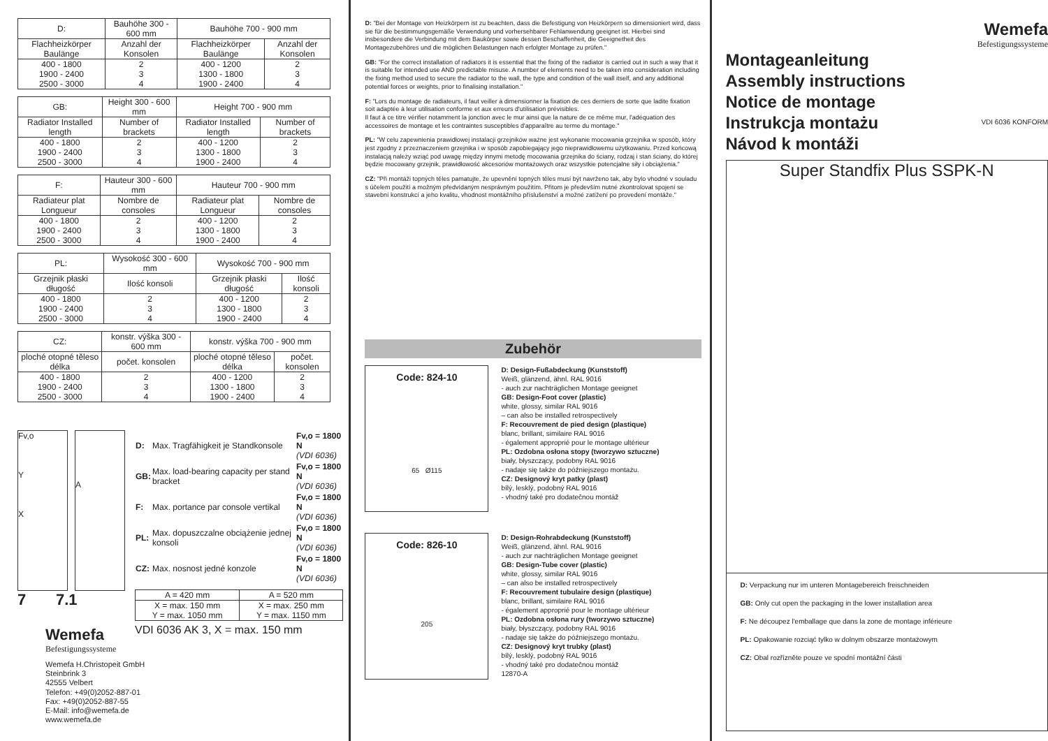| D: | Bauhöhe 300 - 600 mm | | Bauhöhe 700 - 900 mm | |
| --- | --- | --- | --- | --- |
| Flachheizkörper Baulänge | | Anzahl der Konsolen | Flachheizkörper Baulänge | Anzahl der Konsolen |
| 400 - 1800 1900 - 2400 2500 - 3000 | | 2 3 4 | 400 - 1200 1300 - 1800 1900 - 2400 | 2 3 4 |
| GB: | Height 300 - 600 mm | | Height 700 - 900 mm | |
| --- | --- | --- | --- | --- |
| Radiator Installed length | | Number of brackets | Radiator Installed length | Number of brackets |
| 400 - 1800 1900 - 2400 2500 - 3000 | | 2 3 4 | 400 - 1200 1300 - 1800 1900 - 2400 | 2 3 4 |
| F: | Hauteur 300 - 600 mm | | Hauteur 700 - 900 mm | |
| --- | --- | --- | --- | --- |
| Radiateur plat Longueur | | Nombre de consoles | Radiateur plat Longueur | Nombre de consoles |
| 400 - 1800 1900 - 2400 2500 - 3000 | | 2 3 4 | 400 - 1200 1300 - 1800 1900 - 2400 | 2 3 4 |
| PL: | Wysokość 300 - 600 mm | | Wysokość 700 - 900 mm | |
| --- | --- | --- | --- | --- |
| Grzejnik płaski długość | | Ilość konsoli | Grzejnik płaski długość | Ilość konsoli |
| 400 - 1800 1900 - 2400 2500 - 3000 | | 2 3 4 | 400 - 1200 1300 - 1800 1900 - 2400 | 2 3 4 |
| CZ: | konstr. výška 300 - 600 mm | | konstr. výška 700 - 900 mm | |
| --- | --- | --- | --- | --- |
| ploché otopné těleso délka | | počet. konsolen | ploché otopné těleso délka | počet. konsolen |
| 400 - 1800 1900 - 2400 2500 - 3000 | | 2 3 4 | 400 - 1200 1300 - 1800 1900 - 2400 | 2 3 4 |
Fv,o
Y
X
A
7 7.1
| D: | Max. Tragfähigkeit je Standkonsole | Fv,o = 1800 N (VDI 6036) |
| GB: | Max. load-bearing capacity per stand bracket | Fv,o = 1800 N (VDI 6036) |
| F: | Max. portance par console vertikal | Fv,o = 1800 N (VDI 6036) |
| PL: | Max. dopuszczalne obciążenie jednej konsoli | Fv,o = 1800 N (VDI 6036) |
| CZ: | Max. nosnost jedné konzole | Fv,o = 1800 N (VDI 6036) |
| A = 420 mm | A = 520 mm |
| --- | --- |
| X = max. 150 mm Y = max. 1050 mm | X = max. 250 mm Y = max. 1150 mm |
VDI 6036 AK 3, X = max. 150 mm
Wemefa
Befestigungssysteme
Wemefa H.Christopeit GmbH
Steinbrink 3
42555 Velbert
Telefon: +49(0)2052-887-01
Fax: +49(0)2052-887-55
E-Mail: info@wemefa.de
www.wemefa.de
D: "Bei der Montage von Heizkörpern ist zu beachten, dass die Befestigung von Heizkörpern so dimensioniert wird, dass sie für die bestimmungsgemäße Verwendung und vorhersehbarer Fehlanwendung geeignet ist. Hierbei sind insbesondere die Verbindung mit dem Baukörper sowie dessen Beschaffenheit, die Geeignetheit des Montagezubehöres und die möglichen Belastungen nach erfolgter Montage zu prüfen."
GB: "For the correct installation of radiators it is essential that the fixing of the radiator is carried out in such a way that it is suitable for intended use AND predictable misuse. A number of elements need to be taken into consideration including the fixing method used to secure the radiator to the wall, the type and condition of the wall itself, and any additional potential forces or weights, prior to finalising installation."
F: "Lors du montage de radiateurs, il faut veiller à dimensionner la fixation de ces derniers de sorte que ladite fixation soit adaptée à leur utilisation conforme et aux erreurs d'utilisation prévisibles.
Il faut à ce titre vérifier notamment la jonction avec le mur ainsi que la nature de ce même mur, l'adéquation des accessoires de montage et les contraintes susceptibles d'apparaître au terme du montage."
PL: "W celu zapewnienia prawidłowej instalacji grzejników ważne jest wykonanie mocowania grzejnika w sposób, który jest zgodny z przeznaczeniem grzejnika i w sposób zapobiegający jego nieprawidłowemu użytkowaniu. Przed końcową instalacją należy wziąć pod uwagę między innymi metodę mocowania grzejnika do ściany, rodzaj i stan ściany, do której będzie mocowany grzejnik, prawidłowość akcesoriów montażowych oraz wszystkie potencjalne siły i obciążenia."
CZ: "Při montáži topných těles pamatujte, že upevnění topných těles musí být navrženo tak, aby bylo vhodné v souladu s účelem použití a možným předvídaným nesprávným použitím. Přitom je především nutné zkontrolovat spojení se stavební konstrukcí a jeho kvalitu, vhodnost montážního příslušenství a možné zatížení po provedení montáže."
Zubehör
Code: 824-10
65 Ø115
D: Design-Fußabdeckung (Kunststoff)
Weiß, glänzend, ähnl. RAL 9016
- auch zur nachträglichen Montage geeignet
GB: Design-Foot cover (plastic)
white, glossy, similar RAL 9016
– can also be installed retrospectively
F: Recouvrement de pied design (plastique)
blanc, brillant, similaire RAL 9016
- également approprié pour le montage ultérieur
PL: Ozdobna osłona stopy (tworzywo sztuczne)
biały, błyszczący, podobny RAL 9016
- nadaje się także do późniejszego montażu.
CZ: Designový kryt patky (plast)
bílý, lesklý, podobný RAL 9016
- vhodný také pro dodatečnou montáž
Code: 826-10
205
D: Design-Rohrabdeckung (Kunststoff)
Weiß, glänzend, ähnl. RAL 9016
- auch zur nachträglichen Montage geeignet
GB: Design-Tube cover (plastic)
white, glossy, similar RAL 9016
– can also be installed retrospectively
F: Recouvrement tubulaire design (plastique)
blanc, brillant, similaire RAL 9016
- également approprié pour le montage ultérieur
PL: Ozdobna osłona rury (tworzywo sztuczne)
biały, błyszczący, podobny RAL 9016
- nadaje się także do późniejszego montażu.
CZ: Designový kryt trubky (plast)
bílý, lesklý, podobný RAL 9016
- vhodný také pro dodatečnou montáž
12870-A
Wemefa
Befestigungssysteme
Montageanleitung
Assembly instructions
Notice de montage
Instrukcja montażu
Návod k montáži
VDI 6036 KONFORM
Super Standfix Plus SSPK-N
D: Verpackung nur im unteren Montagebereich freischneiden
GB: Only cut open the packaging in the lower installation area
F: Ne découpez l'emballage que dans la zone de montage inférieure
PL: Opakowanie rozciąć tylko w dolnym obszarze montażowym
CZ: Obal rozřízněte pouze ve spodní montážní části